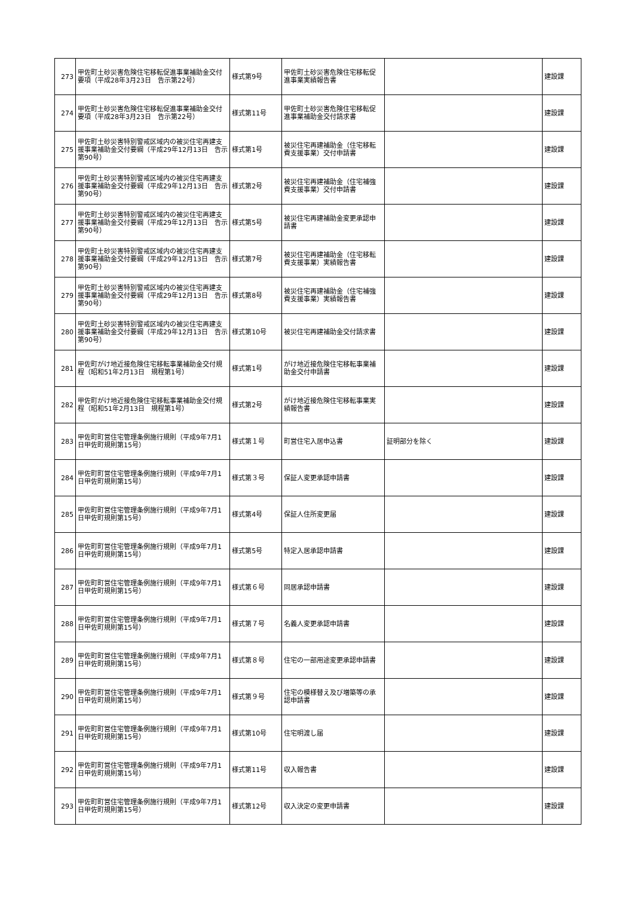| 273 | 甲佐町土砂災害危険住宅移転促進事業補助金交付要項（平成28年3月23日 告示第22号） | 様式第9号 | 甲佐町土砂災害危険住宅移転促進事業実績報告書 | | 建設課 |
| 274 | 甲佐町土砂災害危険住宅移転促進事業補助金交付要項（平成28年3月23日 告示第22号） | 様式第11号 | 甲佐町土砂災害危険住宅移転促進事業補助金交付請求書 | | 建設課 |
| 275 | 甲佐町土砂災害特別警戒区域内の被災住宅再建支援事業補助金交付要綱（平成29年12月13日 告示第90号） | 様式第1号 | 被災住宅再建補助金（住宅移転費支援事業）交付申請書 | | 建設課 |
| 276 | 甲佐町土砂災害特別警戒区域内の被災住宅再建支援事業補助金交付要綱（平成29年12月13日 告示第90号） | 様式第2号 | 被災住宅再建補助金（住宅補強費支援事業）交付申請書 | | 建設課 |
| 277 | 甲佐町土砂災害特別警戒区域内の被災住宅再建支援事業補助金交付要綱（平成29年12月13日 告示第90号） | 様式第5号 | 被災住宅再建補助金変更承認申請書 | | 建設課 |
| 278 | 甲佐町土砂災害特別警戒区域内の被災住宅再建支援事業補助金交付要綱（平成29年12月13日 告示第90号） | 様式第7号 | 被災住宅再建補助金（住宅移転費支援事業）実績報告書 | | 建設課 |
| 279 | 甲佐町土砂災害特別警戒区域内の被災住宅再建支援事業補助金交付要綱（平成29年12月13日 告示第90号） | 様式第8号 | 被災住宅再建補助金（住宅補強費支援事業）実績報告書 | | 建設課 |
| 280 | 甲佐町土砂災害特別警戒区域内の被災住宅再建支援事業補助金交付要綱（平成29年12月13日 告示第90号） | 様式第10号 | 被災住宅再建補助金交付請求書 | | 建設課 |
| 281 | 甲佐町がけ地近接危険住宅移転事業補助金交付規程（昭和51年2月13日 規程第1号） | 様式第1号 | がけ地近接危険住宅移転事業補助金交付申請書 | | 建設課 |
| 282 | 甲佐町がけ地近接危険住宅移転事業補助金交付規程（昭和51年2月13日 規程第1号） | 様式第2号 | がけ地近接危険住宅移転事業実績報告書 | | 建設課 |
| 283 | 甲佐町町営住宅管理条例施行規則（平成9年7月1日甲佐町規則第15号） | 様式第１号 | 町営住宅入居申込書 | 証明部分を除く | 建設課 |
| 284 | 甲佐町町営住宅管理条例施行規則（平成9年7月1日甲佐町規則第15号） | 様式第３号 | 保証人変更承認申請書 | | 建設課 |
| 285 | 甲佐町町営住宅管理条例施行規則（平成9年7月1日甲佐町規則第15号） | 様式第4号 | 保証人住所変更届 | | 建設課 |
| 286 | 甲佐町町営住宅管理条例施行規則（平成9年7月1日甲佐町規則第15号） | 様式第5号 | 特定入居承認申請書 | | 建設課 |
| 287 | 甲佐町町営住宅管理条例施行規則（平成9年7月1日甲佐町規則第15号） | 様式第６号 | 同居承認申請書 | | 建設課 |
| 288 | 甲佐町町営住宅管理条例施行規則（平成9年7月1日甲佐町規則第15号） | 様式第７号 | 名義人変更承認申請書 | | 建設課 |
| 289 | 甲佐町町営住宅管理条例施行規則（平成9年7月1日甲佐町規則第15号） | 様式第８号 | 住宅の一部用途変更承認申請書 | | 建設課 |
| 290 | 甲佐町町営住宅管理条例施行規則（平成9年7月1日甲佐町規則第15号） | 様式第９号 | 住宅の模様替え及び増築等の承認申請書 | | 建設課 |
| 291 | 甲佐町町営住宅管理条例施行規則（平成9年7月1日甲佐町規則第15号） | 様式第10号 | 住宅明渡し届 | | 建設課 |
| 292 | 甲佐町町営住宅管理条例施行規則（平成9年7月1日甲佐町規則第15号） | 様式第11号 | 収入報告書 | | 建設課 |
| 293 | 甲佐町町営住宅管理条例施行規則（平成9年7月1日甲佐町規則第15号） | 様式第12号 | 収入決定の変更申請書 | | 建設課 |